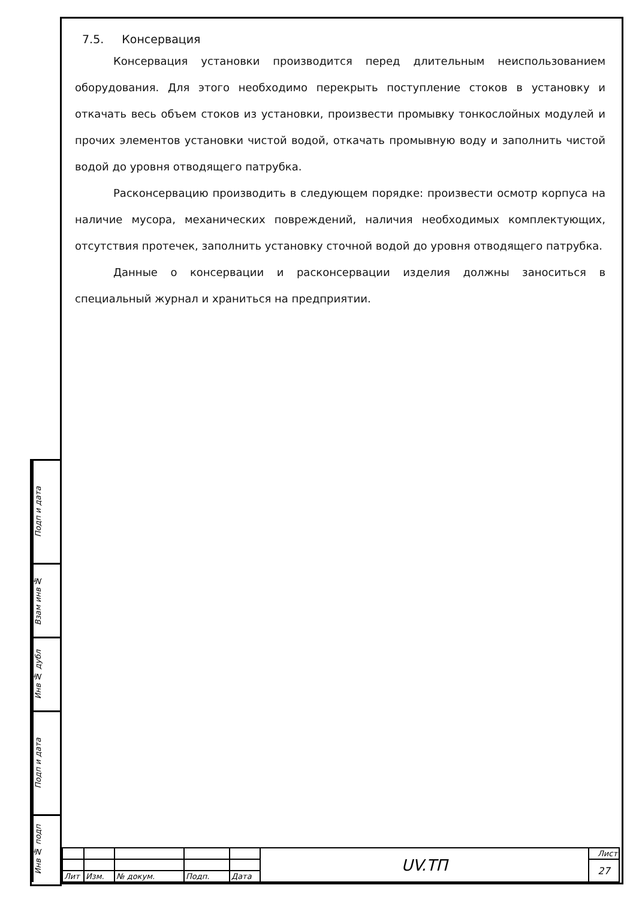Подп и дата
Взам инв №
Инв № дубл
Подп и дата
Инв № подп
7.5. Консервация
Консервация установки производится перед длительным неиспользованием оборудования. Для этого необходимо перекрыть поступление стоков в установку и откачать весь объем стоков из установки, произвести промывку тонкослойных модулей и прочих элементов установки чистой водой, откачать промывную воду и заполнить чистой водой до уровня отводящего патрубка.
Расконсервацию производить в следующем порядке: произвести осмотр корпуса на наличие мусора, механических повреждений, наличия необходимых комплектующих, отсутствия протечек, заполнить установку сточной водой до уровня отводящего патрубка.
Данные о консервации и расконсервации изделия должны заноситься в специальный журнал и храниться на предприятии.
| | | | | | UV.ТП | Лист |
| | | | | | | 27 |
| Лит | Изм. | № докум. | Подп. | Дата | | |